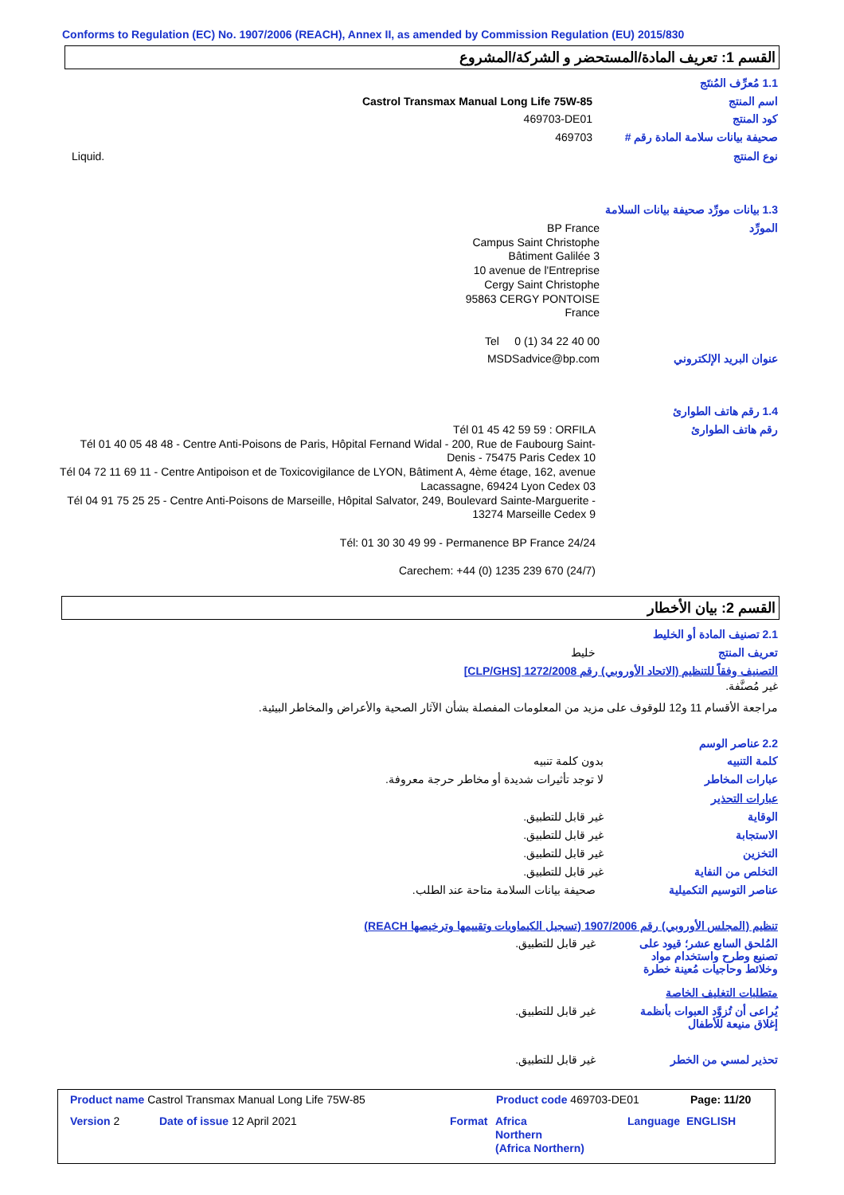Conforms to Regulation (EC) No. 1907/2006 (REACH), Annex II, as amended by Commission Regulation (EU) 2015/830
القسم 1: تعريف المادة/المستحضر و الشركة/المشروع
1.1 مُعرِّف المُنتَج
اسم المنتج
Castrol Transmax Manual Long Life 75W-85
كود المنتج 469703-DE01
صحيفة بيانات سلامة المادة رقم #
469703
نوع المنتج Liquid.
1.3 بيانات مورِّد صحيفة بيانات السلامة
المورِّد
BP France
Campus Saint Christophe
Bâtiment Galilée 3
10 avenue de l'Entreprise
Cergy Saint Christophe
95863 CERGY PONTOISE
France
Tel 0 (1) 34 22 40 00
عنوان البريد الإلكتروني MSDSadvice@bp.com
1.4 رقم هاتف الطوارئ
رقم هاتف الطوارئ
Tél 01 45 42 59 59 : ORFILA
Tél 01 40 05 48 48 - Centre Anti-Poisons de Paris, Hôpital Fernand Widal - 200, Rue de Faubourg Saint-Denis - 75475 Paris Cedex 10
Tél 04 72 11 69 11 - Centre Antipoison et de Toxicovigilance de LYON, Bâtiment A, 4ème étage, 162, avenue Lacassagne, 69424 Lyon Cedex 03
Tél 04 91 75 25 25 - Centre Anti-Poisons de Marseille, Hôpital Salvator, 249, Boulevard Sainte-Marguerite - 13274 Marseille Cedex 9
Tél: 01 30 30 49 99 - Permanence BP France 24/24
Carechem: +44 (0) 1235 239 670 (24/7)
القسم 2: بيان الأخطار
2.1 تصنيف المادة أو الخليط
تعريف المنتج خليط
التصنيف وفقاً للتنظيم (الاتحاد الأوروبي) رقم 1272/2008 [CLP/GHS]
غير مُصنَّفة.
مراجعة الأقسام 11 و12 للوقوف على مزيد من المعلومات المفصلة بشأن الآثار الصحية والأعراض والمخاطر البيئية.
2.2 عناصر الوسم
كلمة التنبيه بدون كلمة تنبيه
عبارات المخاطر
لا توجد تأثيرات شديدة أو مخاطر حرجة معروفة.
عبارات التحذير
الوقاية غير قابل للتطبيق.
الاستجابة غير قابل للتطبيق.
التخزين غير قابل للتطبيق.
التخلص من النفاية غير قابل للتطبيق.
عناصر التوسيم التكميلية
صحيفة بيانات السلامة متاحة عند الطلب.
تنظيم (المجلس الأوروبي) رقم 1907/2006 (تسجيل الكيماويات وتقييمها وترخيصها REACH)
المُلحق السابع عشر؛ قيود على تصنيع وطرح واستخدام مواد وخلائط وحاجيات مُعينة خطرة
غير قابل للتطبيق.
متطلبات التغليف الخاصة
يُراعى أن تُزوَّد العبوات بأنظمة إغلاق منيعة للأطفال
غير قابل للتطبيق.
تحذير لمسي من الخطر غير قابل للتطبيق.
Product name Castrol Transmax Manual Long Life 75W-85
Product code 469703-DE01 Page: 11/20
Version 2 Date of issue 12 April 2021 Format
Africa
Northern
(Africa Northern)
Language ENGLISH